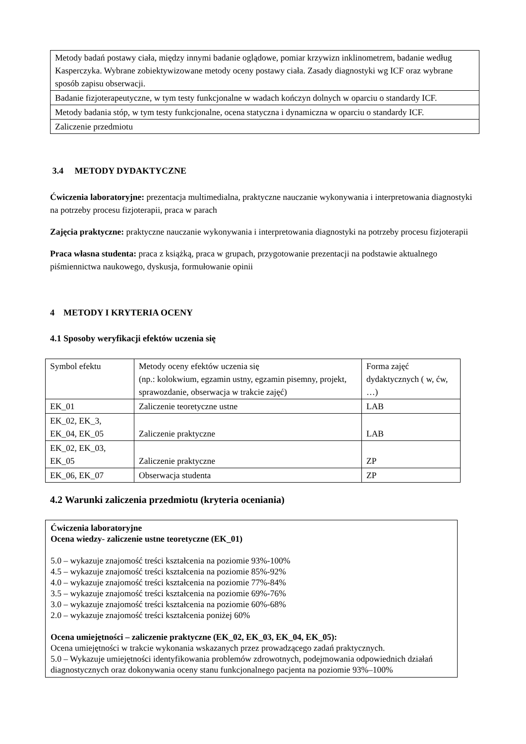| Metody badań postawy ciała, między innymi badanie oglądowe, pomiar krzywizn inklinometrem, badanie według Kasperczyka. Wybrane zobiektywizowane metody oceny postawy ciała. Zasady diagnostyki wg ICF oraz wybrane sposób zapisu obserwacji. |
| Badanie fizjoterapeutyczne, w tym testy funkcjonalne w wadach kończyn dolnych w oparciu o standardy ICF. |
| Metody badania stóp, w tym testy funkcjonalne, ocena statyczna i dynamiczna w oparciu o standardy ICF. |
| Zaliczenie przedmiotu |
3.4 METODY DYDAKTYCZNE
Ćwiczenia laboratoryjne: prezentacja multimedialna, praktyczne nauczanie wykonywania i interpretowania diagnostyki na potrzeby procesu fizjoterapii, praca w parach
Zajęcia praktyczne: praktyczne nauczanie wykonywania i interpretowania diagnostyki na potrzeby procesu fizjoterapii
Praca własna studenta: praca z książką, praca w grupach, przygotowanie prezentacji na podstawie aktualnego piśmiennictwa naukowego, dyskusja, formułowanie opinii
4 METODY I KRYTERIA OCENY
4.1 Sposoby weryfikacji efektów uczenia się
| Symbol efektu | Metody oceny efektów uczenia się (np.: kolokwium, egzamin ustny, egzamin pisemny, projekt, sprawozdanie, obserwacja w trakcie zajęć) | Forma zajęć dydaktycznych ( w, ćw, …) |
| EK_01 | Zaliczenie teoretyczne ustne | LAB |
| EK_02, EK_3, EK_04, EK_05 | Zaliczenie praktyczne | LAB |
| EK_02, EK_03, EK_05 | Zaliczenie praktyczne | ZP |
| EK_06, EK_07 | Obserwacja studenta | ZP |
4.2 Warunki zaliczenia przedmiotu (kryteria oceniania)
Ćwiczenia laboratoryjne
Ocena wiedzy- zaliczenie ustne teoretyczne (EK_01)
5.0 – wykazuje znajomość treści kształcenia na poziomie 93%-100%
4.5 – wykazuje znajomość treści kształcenia na poziomie 85%-92%
4.0 – wykazuje znajomość treści kształcenia na poziomie 77%-84%
3.5 – wykazuje znajomość treści kształcenia na poziomie 69%-76%
3.0 – wykazuje znajomość treści kształcenia na poziomie 60%-68%
2.0 – wykazuje znajomość treści kształcenia poniżej 60%
Ocena umiejętności – zaliczenie praktyczne (EK_02, EK_03, EK_04, EK_05):
Ocena umiejętności w trakcie wykonania wskazanych przez prowadzącego zadań praktycznych.
5.0 – Wykazuje umiejętności identyfikowania problemów zdrowotnych, podejmowania odpowiednich działań diagnostycznych oraz dokonywania oceny stanu funkcjonalnego pacjenta na poziomie 93%–100%